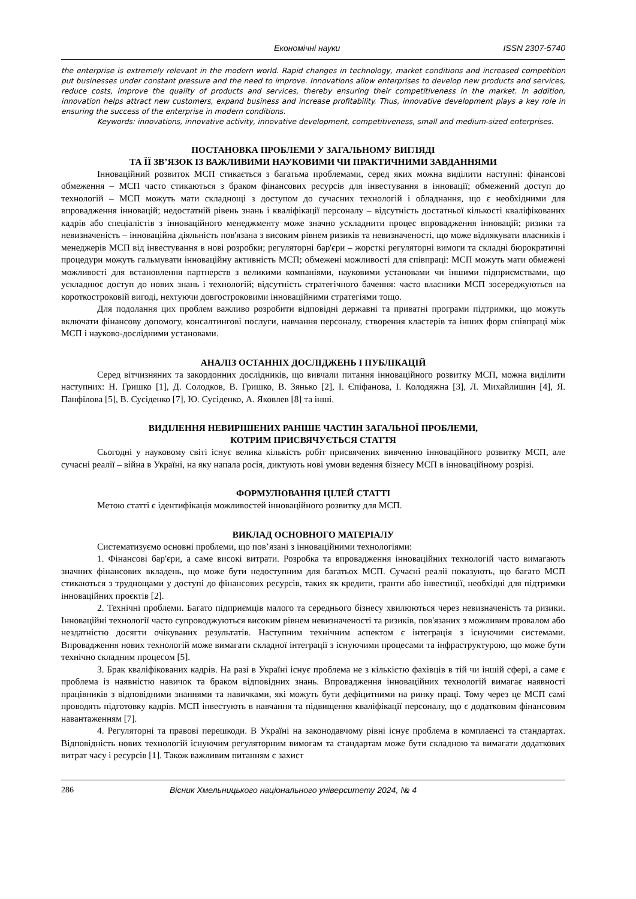Економічні науки ISSN 2307-5740
the enterprise is extremely relevant in the modern world. Rapid changes in technology, market conditions and increased competition put businesses under constant pressure and the need to improve. Innovations allow enterprises to develop new products and services, reduce costs, improve the quality of products and services, thereby ensuring their competitiveness in the market. In addition, innovation helps attract new customers, expand business and increase profitability. Thus, innovative development plays a key role in ensuring the success of the enterprise in modern conditions.
Keywords: innovations, innovative activity, innovative development, competitiveness, small and medium-sized enterprises.
ПОСТАНОВКА ПРОБЛЕМИ У ЗАГАЛЬНОМУ ВИГЛЯДІ
ТА ЇЇ ЗВ’ЯЗОК ІЗ ВАЖЛИВИМИ НАУКОВИМИ ЧИ ПРАКТИЧНИМИ ЗАВДАННЯМИ
Інноваційний розвиток МСП стикається з багатьма проблемами, серед яких можна виділити наступні: фінансові обмеження – МСП часто стикаються з браком фінансових ресурсів для інвестування в інновації; обмежений доступ до технологій – МСП можуть мати складнощі з доступом до сучасних технологій і обладнання, що є необхідними для впровадження інновацій; недостатній рівень знань і кваліфікації персоналу – відсутність достатньої кількості кваліфікованих кадрів або спеціалістів з інноваційного менеджменту може значно ускладнити процес впровадження інновацій; ризики та невизначеність – інноваційна діяльність пов'язана з високим рівнем ризиків та невизначеності, що може відлякувати власників і менеджерів МСП від інвестування в нові розробки; регуляторні бар'єри – жорсткі регуляторні вимоги та складні бюрократичні процедури можуть гальмувати інноваційну активність МСП; обмежені можливості для співпраці: МСП можуть мати обмежені можливості для встановлення партнерств з великими компаніями, науковими установами чи іншими підприємствами, що ускладнює доступ до нових знань і технологій; відсутність стратегічного бачення: часто власники МСП зосереджуються на короткостроковій вигоді, нехтуючи довгостроковими інноваційними стратегіями тощо.
Для подолання цих проблем важливо розробити відповідні державні та приватні програми підтримки, що можуть включати фінансову допомогу, консалтингові послуги, навчання персоналу, створення кластерів та інших форм співпраці між МСП і науково-дослідними установами.
АНАЛІЗ ОСТАННІХ ДОСЛІДЖЕНЬ І ПУБЛІКАЦІЙ
Серед вітчизняних та закордонних дослідників, що вивчали питання інноваційного розвитку МСП, можна виділити наступних: Н. Гришко [1], Д. Солодков, В. Гришко, В. Зянько [2], І. Єпіфанова, І. Колодяжна [3], Л. Михайлишин [4], Я. Панфілова [5], В. Сусіденко [7], Ю. Сусіденко, А. Яковлев [8] та інші.
ВИДІЛЕННЯ НЕВИРІШЕНИХ РАНІШЕ ЧАСТИН ЗАГАЛЬНОЇ ПРОБЛЕМИ,
КОТРИМ ПРИСВЯЧУЄТЬСЯ СТАТТЯ
Сьогодні у науковому світі існує велика кількість робіт присвячених вивченню інноваційного розвитку МСП, але сучасні реалії – війна в Україні, на яку напала росія, диктують нові умови ведення бізнесу МСП в інноваційному розрізі.
ФОРМУЛЮВАННЯ ЦІЛЕЙ СТАТТІ
Метою статті є ідентифікація можливостей інноваційного розвитку для МСП.
ВИКЛАД ОСНОВНОГО МАТЕРІАЛУ
Систематизуємо основні проблеми, що пов’язані з інноваційними технологіями:
1. Фінансові бар'єри, а саме високі витрати. Розробка та впровадження інноваційних технологій часто вимагають значних фінансових вкладень, що може бути недоступним для багатьох МСП. Сучасні реалії показують, що багато МСП стикаються з труднощами у доступі до фінансових ресурсів, таких як кредити, гранти або інвестиції, необхідні для підтримки інноваційних проєктів [2].
2. Технічні проблеми. Багато підприємців малого та середнього бізнесу хвилюються через невизначеність та ризики. Інноваційні технології часто супроводжуються високим рівнем невизначеності та ризиків, пов'язаних з можливим провалом або нездатністю досягти очікуваних результатів. Наступним технічним аспектом є інтеграція з існуючими системами. Впровадження нових технологій може вимагати складної інтеграції з існуючими процесами та інфраструктурою, що може бути технічно складним процесом [5].
3. Брак кваліфікованих кадрів. На разі в Україні існує проблема не з кількістю фахівців в тій чи іншій сфері, а саме є проблема із наявністю навичок та браком відповідних знань. Впровадження інноваційних технологій вимагає наявності працівників з відповідними знаннями та навичками, які можуть бути дефіцитними на ринку праці. Тому через це МСП самі проводять підготовку кадрів. МСП інвестують в навчання та підвищення кваліфікації персоналу, що є додатковим фінансовим навантаженням [7].
4. Регуляторні та правові перешкоди. В Україні на законодавчому рівні існує проблема в комплаєнсі та стандартах. Відповідність нових технологій існуючим регуляторним вимогам та стандартам може бути складною та вимагати додаткових витрат часу і ресурсів [1]. Також важливим питанням є захист
286 Вісник Хмельницького національного університету 2024, № 4